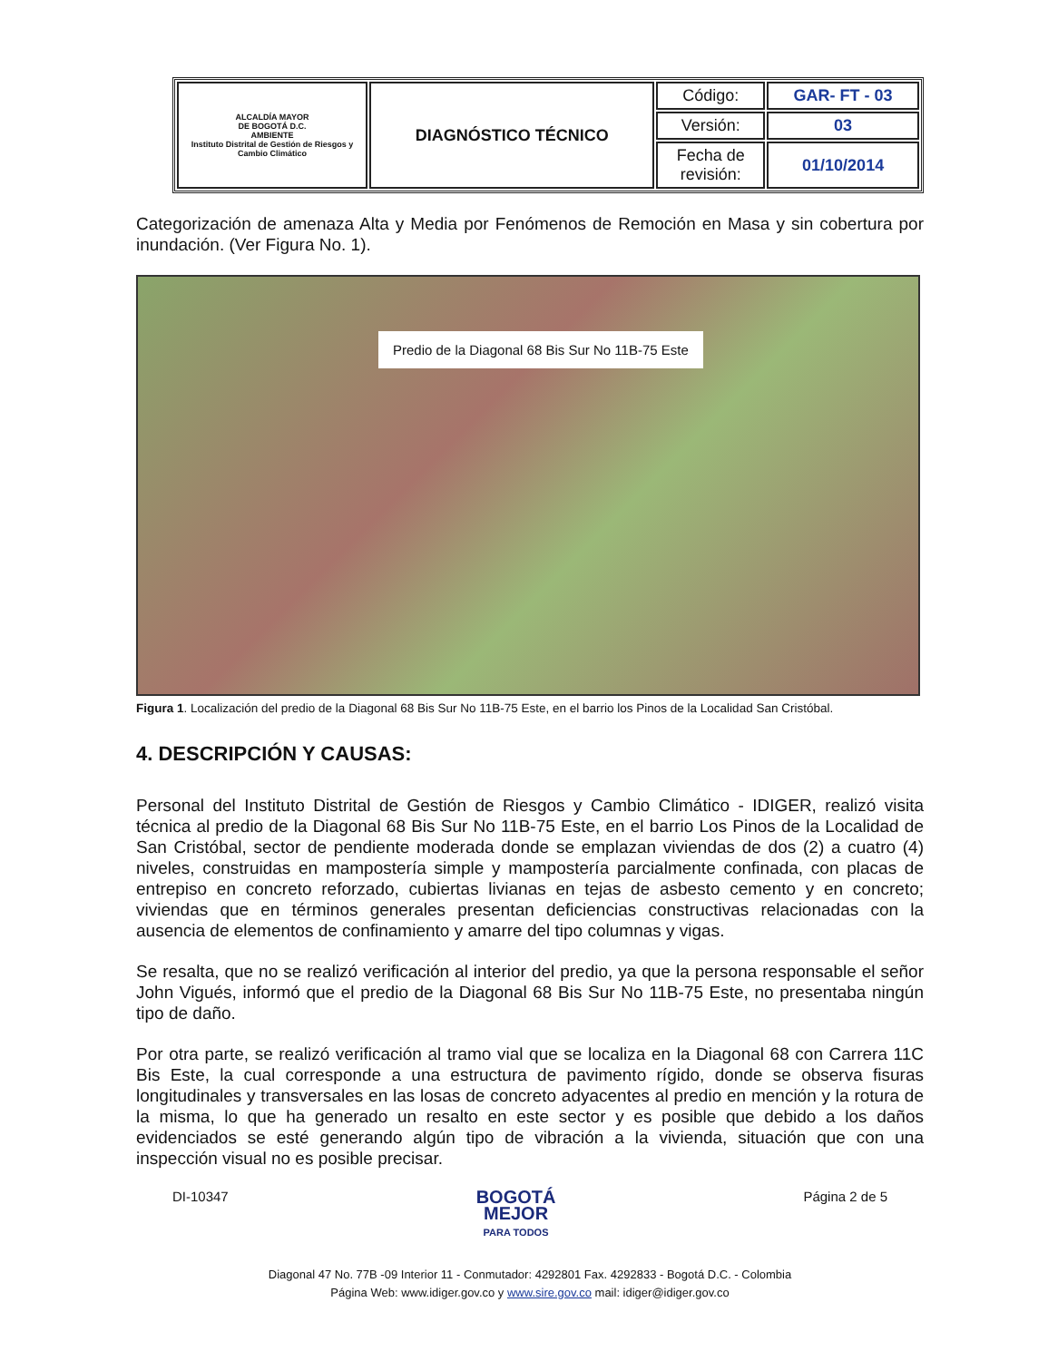| ALCALDÍA MAYOR DE BOGOTÁ D.C. AMBIENTE Instituto Distrital de Gestión de Riesgos y Cambio Climático | DIAGNÓSTICO TÉCNICO | Código: | GAR- FT - 03 |
| | | Versión: | 03 |
| | | Fecha de revisión: | 01/10/2014 |
Categorización de amenaza Alta y Media por Fenómenos de Remoción en Masa y sin cobertura por inundación. (Ver Figura No. 1).
Predio de la Diagonal 68 Bis Sur No 11B-75 Este
Figura 1. Localización del predio de la Diagonal 68 Bis Sur No 11B-75 Este, en el barrio los Pinos de la Localidad San Cristóbal.
4. DESCRIPCIÓN Y CAUSAS:
Personal del Instituto Distrital de Gestión de Riesgos y Cambio Climático - IDIGER, realizó visita técnica al predio de la Diagonal 68 Bis Sur No 11B-75 Este, en el barrio Los Pinos de la Localidad de San Cristóbal, sector de pendiente moderada donde se emplazan viviendas de dos (2) a cuatro (4) niveles, construidas en mampostería simple y mampostería parcialmente confinada, con placas de entrepiso en concreto reforzado, cubiertas livianas en tejas de asbesto cemento y en concreto; viviendas que en términos generales presentan deficiencias constructivas relacionadas con la ausencia de elementos de confinamiento y amarre del tipo columnas y vigas.
Se resalta, que no se realizó verificación al interior del predio, ya que la persona responsable el señor John Vigués, informó que el predio de la Diagonal 68 Bis Sur No 11B-75 Este, no presentaba ningún tipo de daño.
Por otra parte, se realizó verificación al tramo vial que se localiza en la Diagonal 68 con Carrera 11C Bis Este, la cual corresponde a una estructura de pavimento rígido, donde se observa fisuras longitudinales y transversales en las losas de concreto adyacentes al predio en mención y la rotura de la misma, lo que ha generado un resalto en este sector y es posible que debido a los daños evidenciados se esté generando algún tipo de vibración a la vivienda, situación que con una inspección visual no es posible precisar.
DI-10347
BOGOTÁ
MEJOR
PARA TODOS
Página 2 de 5
Diagonal 47 No. 77B -09 Interior 11 - Conmutador: 4292801 Fax. 4292833 - Bogotá D.C. - Colombia
Página Web: www.idiger.gov.co y www.sire.gov.co mail: idiger@idiger.gov.co